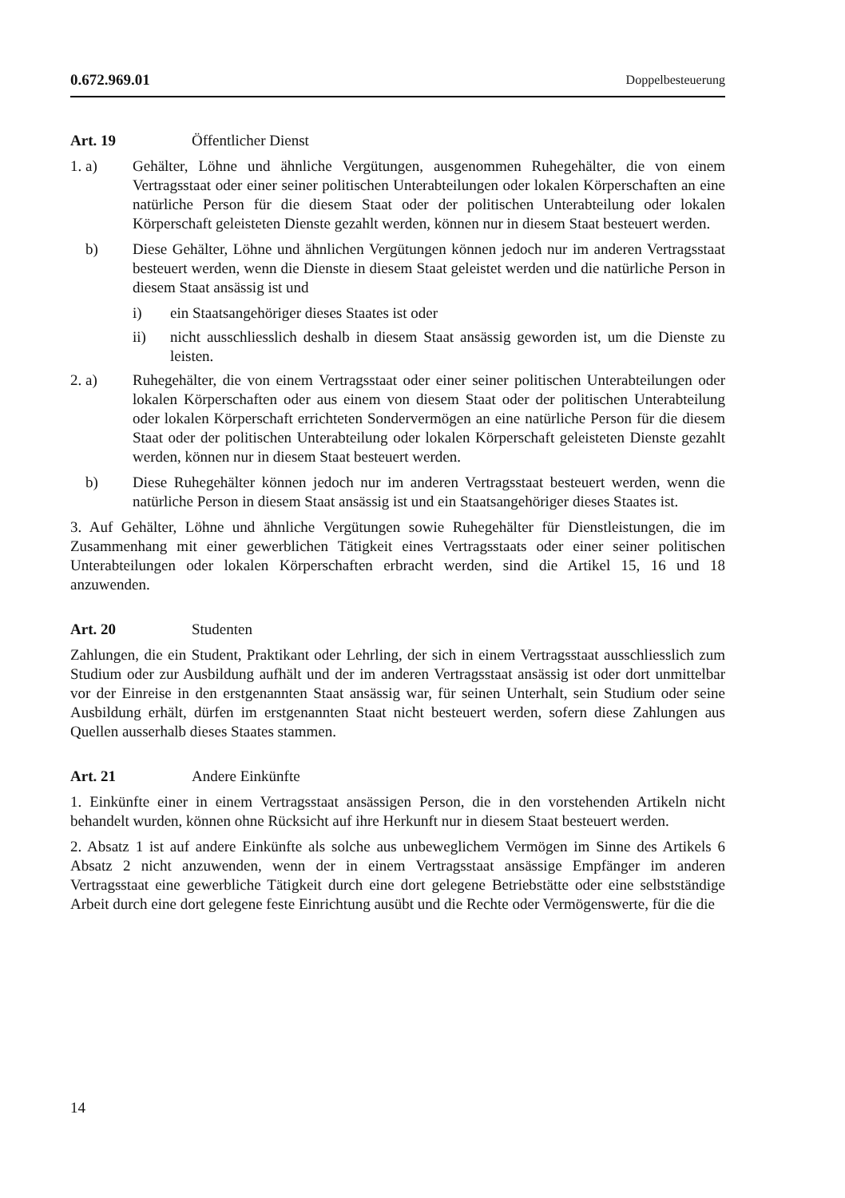0.672.969.01 Doppelbesteuerung
Art. 19 Öffentlicher Dienst
1. a) Gehälter, Löhne und ähnliche Vergütungen, ausgenommen Ruhegehälter, die von einem Vertragsstaat oder einer seiner politischen Unterabteilungen oder lokalen Körperschaften an eine natürliche Person für die diesem Staat oder der politischen Unterabteilung oder lokalen Körperschaft geleisteten Dienste gezahlt werden, können nur in diesem Staat besteuert werden.
b) Diese Gehälter, Löhne und ähnlichen Vergütungen können jedoch nur im anderen Vertragsstaat besteuert werden, wenn die Dienste in diesem Staat geleistet werden und die natürliche Person in diesem Staat ansässig ist und
i) ein Staatsangehöriger dieses Staates ist oder
ii) nicht ausschliesslich deshalb in diesem Staat ansässig geworden ist, um die Dienste zu leisten.
2. a) Ruhegehälter, die von einem Vertragsstaat oder einer seiner politischen Unterabteilungen oder lokalen Körperschaften oder aus einem von diesem Staat oder der politischen Unterabteilung oder lokalen Körperschaft errichteten Sondervermögen an eine natürliche Person für die diesem Staat oder der politischen Unterabteilung oder lokalen Körperschaft geleisteten Dienste gezahlt werden, können nur in diesem Staat besteuert werden.
b) Diese Ruhegehälter können jedoch nur im anderen Vertragsstaat besteuert werden, wenn die natürliche Person in diesem Staat ansässig ist und ein Staatsangehöriger dieses Staates ist.
3. Auf Gehälter, Löhne und ähnliche Vergütungen sowie Ruhegehälter für Dienstleistungen, die im Zusammenhang mit einer gewerblichen Tätigkeit eines Vertragsstaats oder einer seiner politischen Unterabteilungen oder lokalen Körperschaften erbracht werden, sind die Artikel 15, 16 und 18 anzuwenden.
Art. 20 Studenten
Zahlungen, die ein Student, Praktikant oder Lehrling, der sich in einem Vertragsstaat ausschliesslich zum Studium oder zur Ausbildung aufhält und der im anderen Vertragsstaat ansässig ist oder dort unmittelbar vor der Einreise in den erstgenannten Staat ansässig war, für seinen Unterhalt, sein Studium oder seine Ausbildung erhält, dürfen im erstgenannten Staat nicht besteuert werden, sofern diese Zahlungen aus Quellen ausserhalb dieses Staates stammen.
Art. 21 Andere Einkünfte
1. Einkünfte einer in einem Vertragsstaat ansässigen Person, die in den vorstehenden Artikeln nicht behandelt wurden, können ohne Rücksicht auf ihre Herkunft nur in diesem Staat besteuert werden.
2. Absatz 1 ist auf andere Einkünfte als solche aus unbeweglichem Vermögen im Sinne des Artikels 6 Absatz 2 nicht anzuwenden, wenn der in einem Vertragsstaat ansässige Empfänger im anderen Vertragsstaat eine gewerbliche Tätigkeit durch eine dort gelegene Betriebstätte oder eine selbstständige Arbeit durch eine dort gelegene feste Einrichtung ausübt und die Rechte oder Vermögenswerte, für die die
14